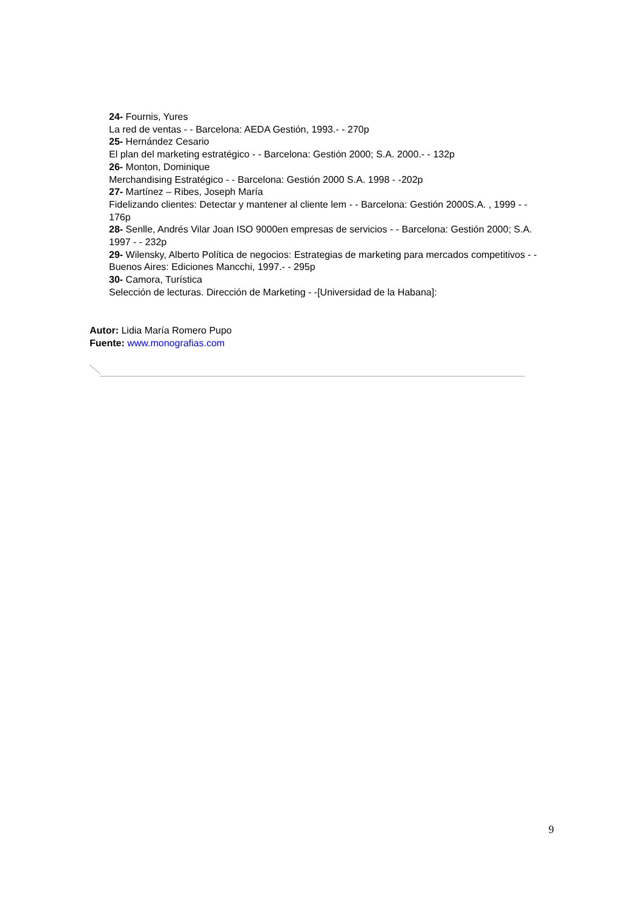24- Fournis, Yures
La red de ventas - - Barcelona: AEDA Gestión, 1993.- - 270p
25- Hernández Cesario
El plan del marketing estratégico - - Barcelona: Gestión 2000; S.A. 2000.- - 132p
26- Monton, Dominique
Merchandising Estratégico - - Barcelona: Gestión 2000 S.A. 1998 - -202p
27- Martínez – Ribes, Joseph María
Fidelizando clientes: Detectar y mantener al cliente lem - - Barcelona: Gestión 2000S.A. , 1999 - - 176p
28- Senlle, Andrés Vilar Joan ISO 9000en empresas de servicios - - Barcelona: Gestión 2000; S.A. 1997 - - 232p
29- Wilensky, Alberto Política de negocios: Estrategias de marketing para mercados competitivos - - Buenos Aires: Ediciones Mancchi, 1997.- - 295p
30- Camora, Turística
Selección de lecturas. Dirección de Marketing - -[Universidad de la Habana]:
Autor: Lidia María Romero Pupo
Fuente: www.monografias.com
9